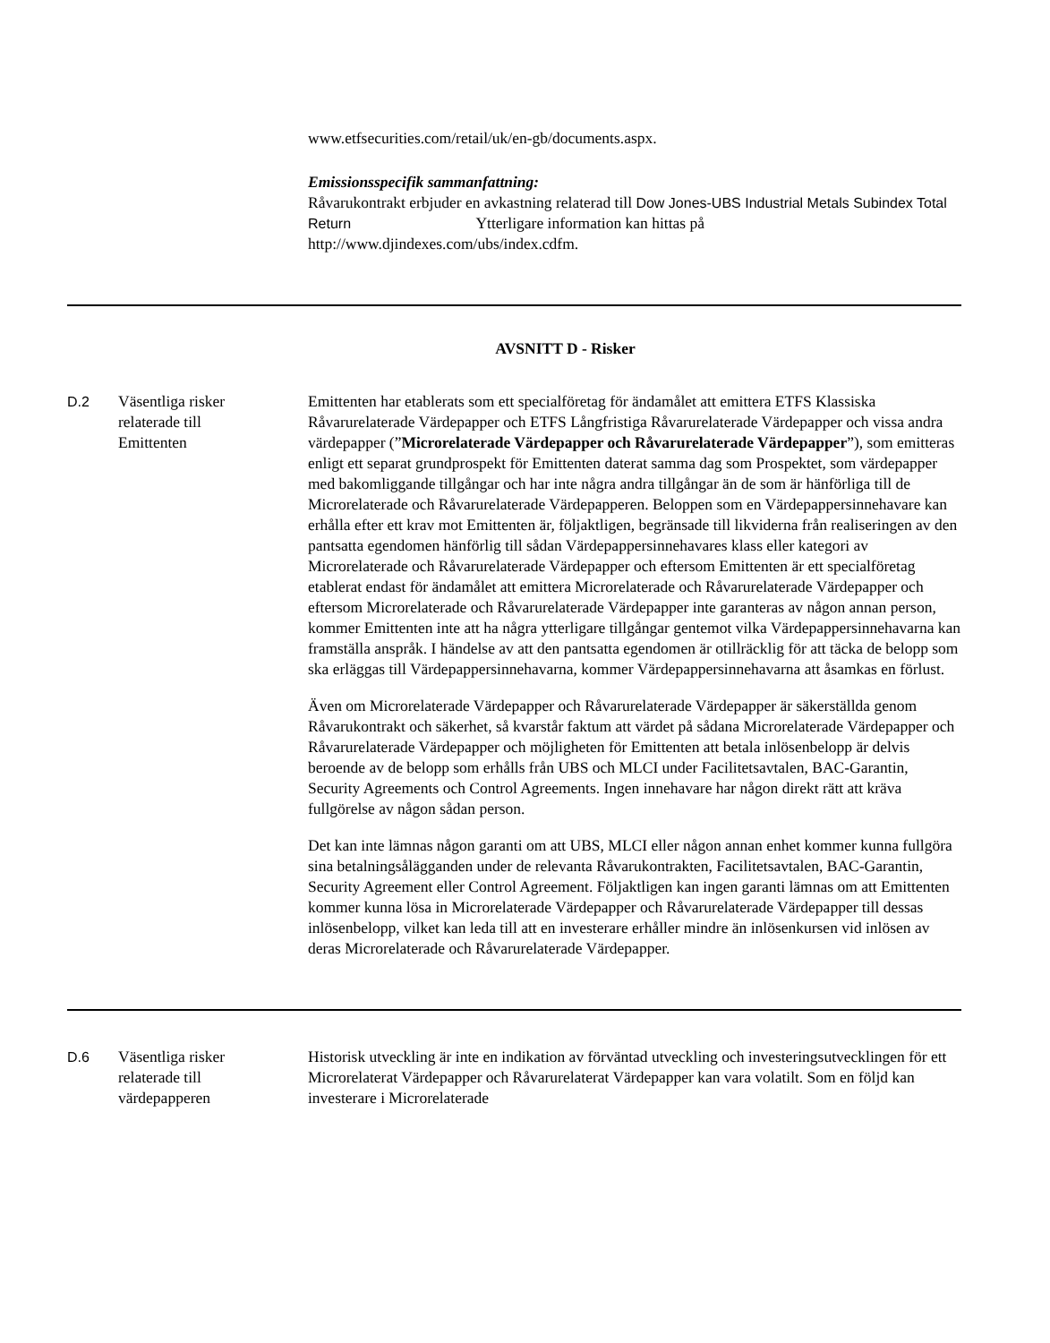www.etfsecurities.com/retail/uk/en-gb/documents.aspx.
Emissionsspecifik sammanfattning:
Råvarukontrakt erbjuder en avkastning relaterad till Dow Jones-UBS Industrial Metals Subindex Total Return Ytterligare information kan hittas på http://www.djindexes.com/ubs/index.cdfm.
AVSNITT D - Risker
D.2 Väsentliga risker
relaterade till
Emittenten
Emittenten har etablerats som ett specialföretag för ändamålet att emittera ETFS Klassiska Råvarurelaterade Värdepapper och ETFS Långfristiga Råvarurelaterade Värdepapper och vissa andra värdepapper (”Microrelaterade Värdepapper och Råvarurelaterade Värdepapper”), som emitteras enligt ett separat grundprospekt för Emittenten daterat samma dag som Prospektet, som värdepapper med bakomliggande tillgångar och har inte några andra tillgångar än de som är hänförliga till de Microrelaterade och Råvarurelaterade Värdepapperen. Beloppen som en Värdepappersinnehavare kan erhålla efter ett krav mot Emittenten är, följaktligen, begränsade till likviderna från realiseringen av den pantsatta egendomen hänförlig till sådan Värdepappersinnehavares klass eller kategori av Microrelaterade och Råvarurelaterade Värdepapper och eftersom Emittenten är ett specialföretag etablerat endast för ändamålet att emittera Microrelaterade och Råvarurelaterade Värdepapper och eftersom Microrelaterade och Råvarurelaterade Värdepapper inte garanteras av någon annan person, kommer Emittenten inte att ha några ytterligare tillgångar gentemot vilka Värdepappersinnehavarna kan framställa anspråk. I händelse av att den pantsatta egendomen är otillräcklig för att täcka de belopp som ska erläggas till Värdepappersinnehavarna, kommer Värdepappersinnehavarna att åsamkas en förlust.
Även om Microrelaterade Värdepapper och Råvarurelaterade Värdepapper är säkerställda genom Råvarukontrakt och säkerhet, så kvarstår faktum att värdet på sådana Microrelaterade Värdepapper och Råvarurelaterade Värdepapper och möjligheten för Emittenten att betala inlösenbelopp är delvis beroende av de belopp som erhålls från UBS och MLCI under Facilitetsavtalen, BAC-Garantin, Security Agreements och Control Agreements. Ingen innehavare har någon direkt rätt att kräva fullgörelse av någon sådan person.
Det kan inte lämnas någon garanti om att UBS, MLCI eller någon annan enhet kommer kunna fullgöra sina betalningsålägganden under de relevanta Råvarukontrakten, Facilitetsavtalen, BAC-Garantin, Security Agreement eller Control Agreement. Följaktligen kan ingen garanti lämnas om att Emittenten kommer kunna lösa in Microrelaterade Värdepapper och Råvarurelaterade Värdepapper till dessas inlösenbelopp, vilket kan leda till att en investerare erhåller mindre än inlösenkursen vid inlösen av deras Microrelaterade och Råvarurelaterade Värdepapper.
D.6 Väsentliga risker
relaterade till
värdepapperen
Historisk utveckling är inte en indikation av förväntad utveckling och investeringsutvecklingen för ett Microrelaterat Värdepapper och Råvarurelaterat Värdepapper kan vara volatilt. Som en följd kan investerare i Microrelaterade